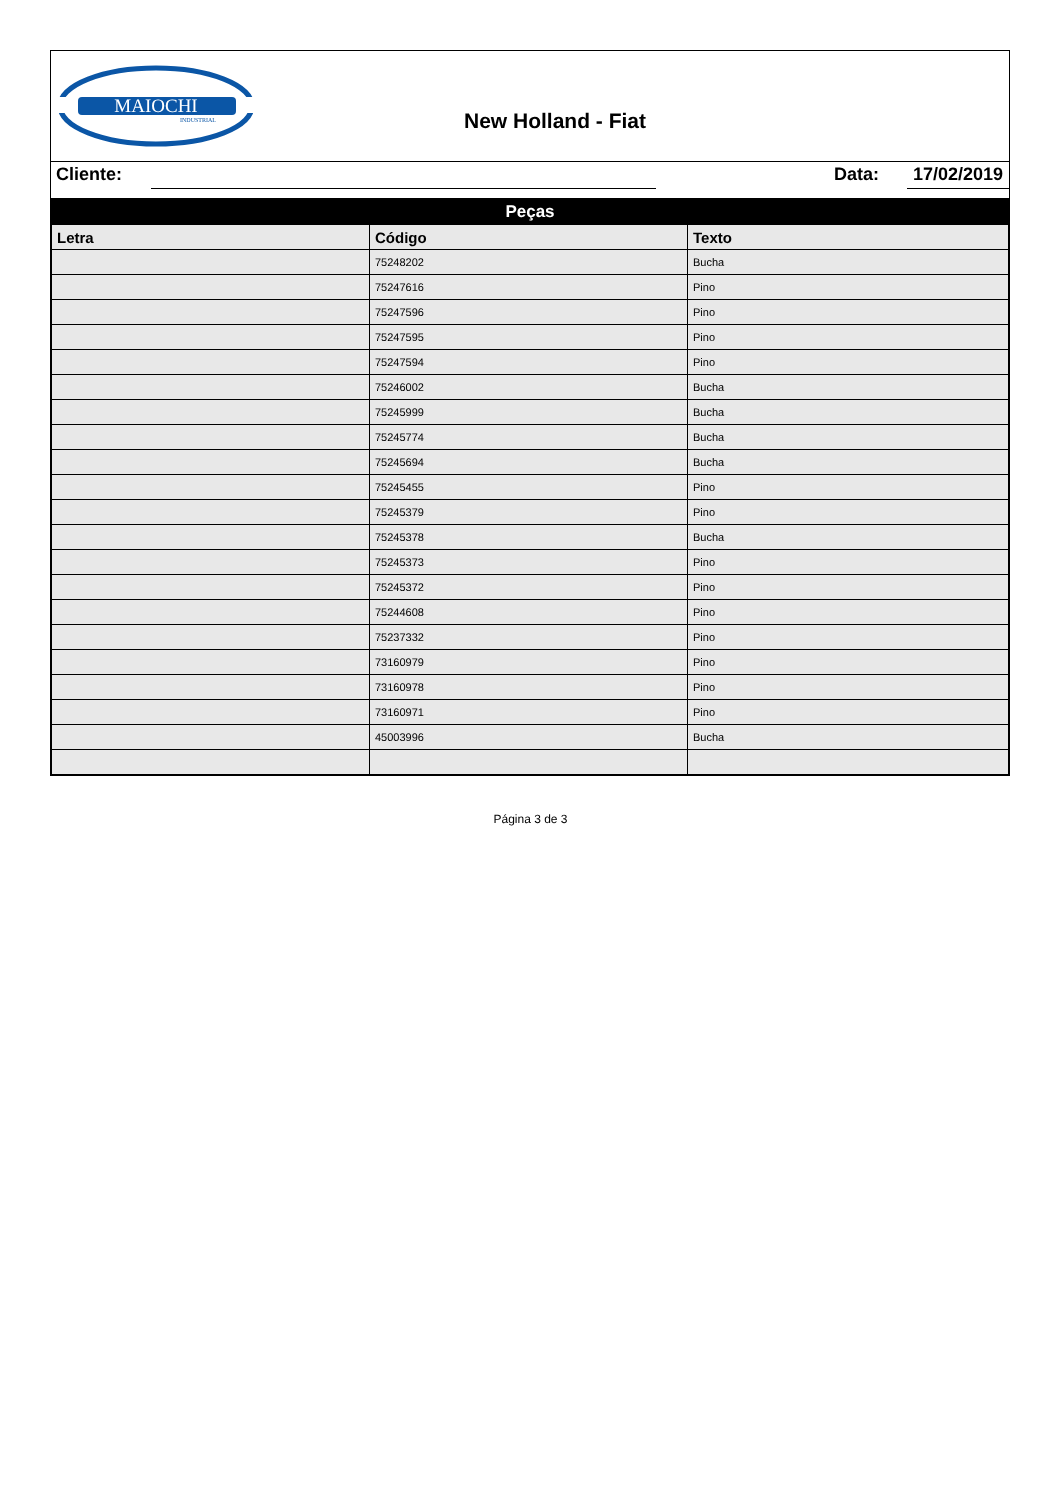MAIOCHI
INDUSTRIAL
New Holland - Fiat
Cliente: Data: 17/02/2019
| Peças | | |
| Letra | Código | Texto |
| | 75248202 | Bucha |
| | 75247616 | Pino |
| | 75247596 | Pino |
| | 75247595 | Pino |
| | 75247594 | Pino |
| | 75246002 | Bucha |
| | 75245999 | Bucha |
| | 75245774 | Bucha |
| | 75245694 | Bucha |
| | 75245455 | Pino |
| | 75245379 | Pino |
| | 75245378 | Bucha |
| | 75245373 | Pino |
| | 75245372 | Pino |
| | 75244608 | Pino |
| | 75237332 | Pino |
| | 73160979 | Pino |
| | 73160978 | Pino |
| | 73160971 | Pino |
| | 45003996 | Bucha |
Página 3 de 3